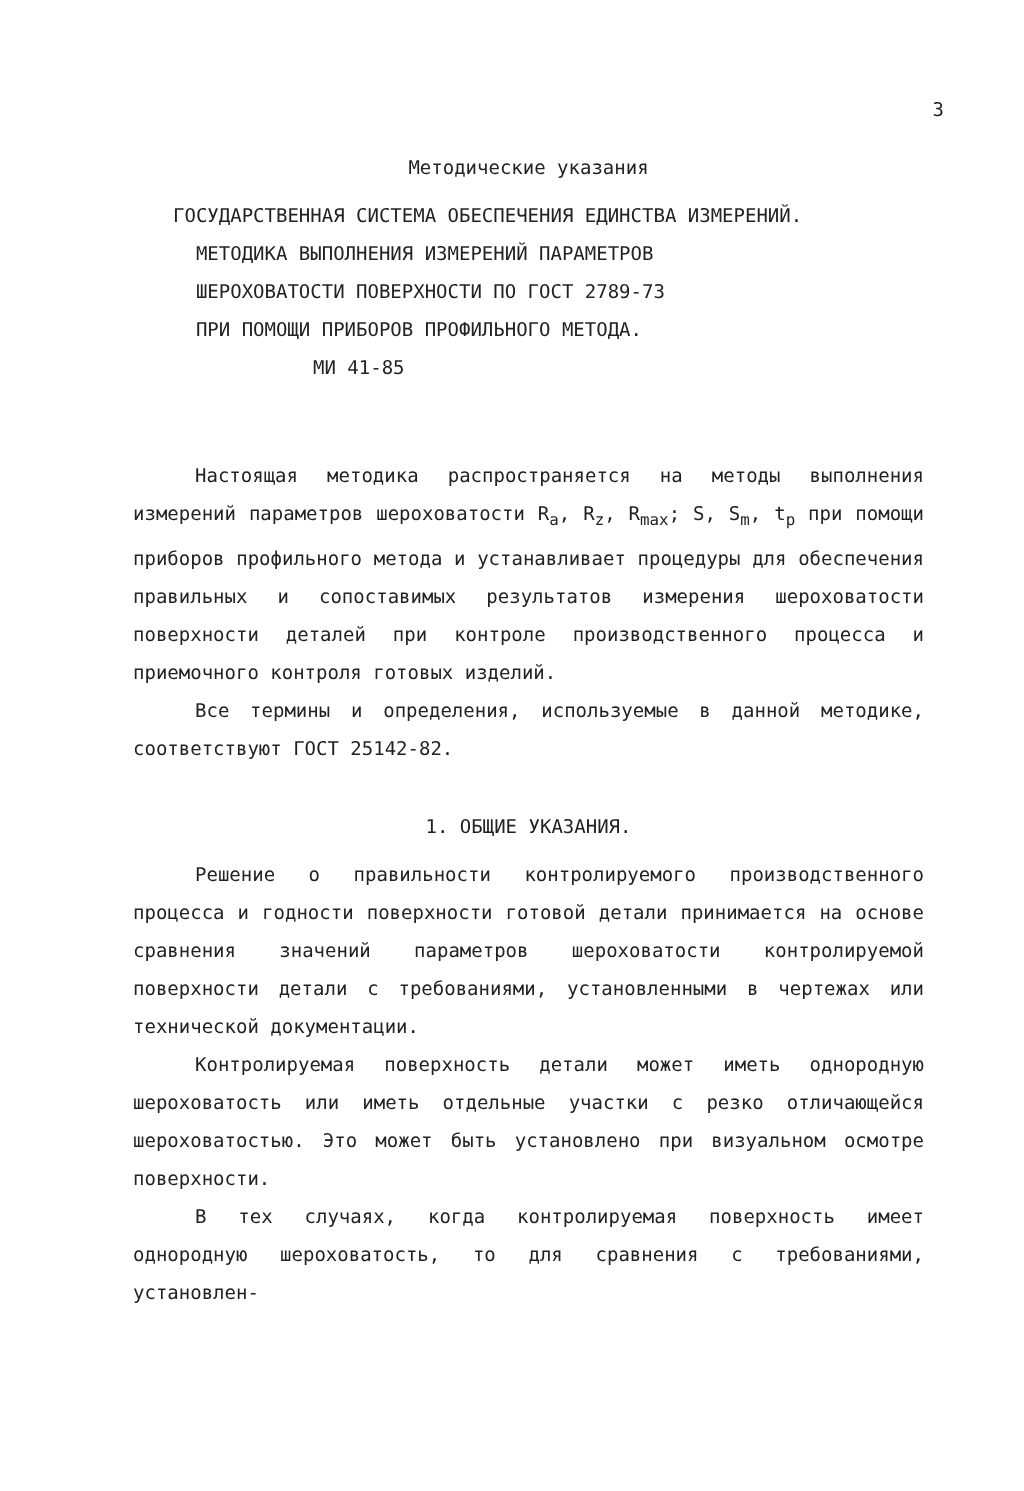3
Методические указания
ГОСУДАРСТВЕННАЯ СИСТЕМА ОБЕСПЕЧЕНИЯ ЕДИНСТВА ИЗМЕРЕНИЙ.
МЕТОДИКА ВЫПОЛНЕНИЯ ИЗМЕРЕНИЙ ПАРАМЕТРОВ
ШЕРОХОВАТОСТИ ПОВЕРХНОСТИ ПО ГОСТ 2789-73
ПРИ ПОМОЩИ ПРИБОРОВ ПРОФИЛЬНОГО МЕТОДА.
МИ 41-85
Настоящая методика распространяется на методы выполнения измерений параметров шероховатости R<sub>a</sub>, R<sub>z</sub>, R<sub>max</sub>; S, S<sub>m</sub>, t<sub>p</sub> при помощи приборов профильного метода и устанавливает процедуры для обеспечения правильных и сопоставимых результатов измерения шероховатости поверхности деталей при контроле производственного процесса и приемочного контроля готовых изделий.
Все термины и определения, используемые в данной методике, соответствуют ГОСТ 25142-82.
1. ОБЩИЕ УКАЗАНИЯ.
Решение о правильности контролируемого производственного процесса и годности поверхности готовой детали принимается на основе сравнения значений параметров шероховатости контролируемой поверхности детали с требованиями, установленными в чертежах или технической документации.
Контролируемая поверхность детали может иметь однородную шероховатость или иметь отдельные участки с резко отличающейся шероховатостью. Это может быть установлено при визуальном осмотре поверхности.
В тех случаях, когда контролируемая поверхность имеет однородную шероховатость, то для сравнения с требованиями, установлен-